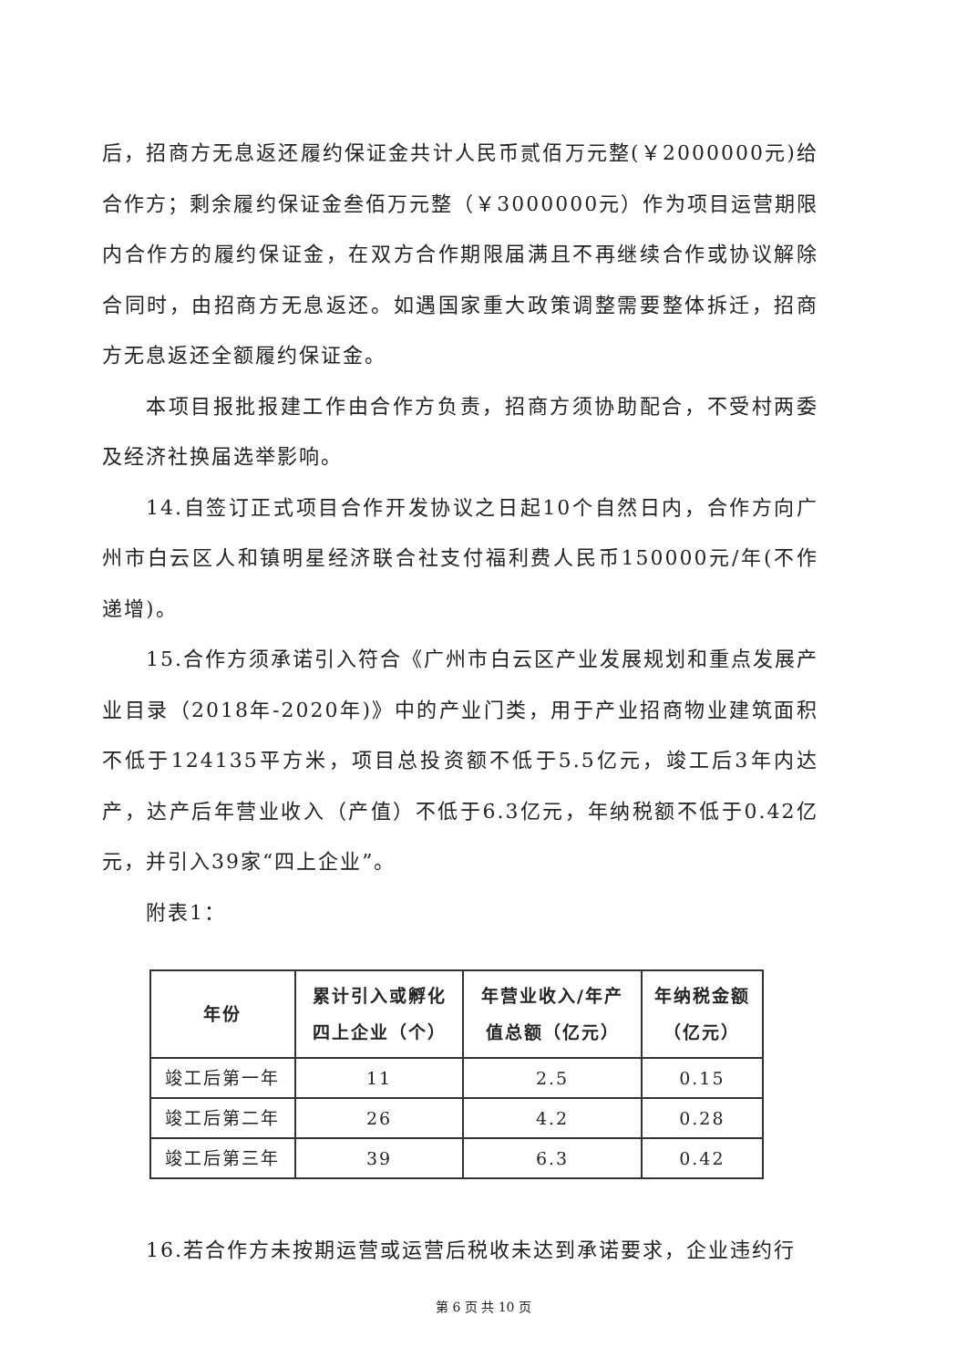后，招商方无息返还履约保证金共计人民币贰佰万元整(￥2000000元)给合作方；剩余履约保证金叁佰万元整（￥3000000元）作为项目运营期限内合作方的履约保证金，在双方合作期限届满且不再继续合作或协议解除合同时，由招商方无息返还。如遇国家重大政策调整需要整体拆迁，招商方无息返还全额履约保证金。
本项目报批报建工作由合作方负责，招商方须协助配合，不受村两委及经济社换届选举影响。
14.自签订正式项目合作开发协议之日起10个自然日内，合作方向广州市白云区人和镇明星经济联合社支付福利费人民币150000元/年(不作递增)。
15.合作方须承诺引入符合《广州市白云区产业发展规划和重点发展产业目录（2018年-2020年)》中的产业门类，用于产业招商物业建筑面积不低于124135平方米，项目总投资额不低于5.5亿元，竣工后3年内达产，达产后年营业收入（产值）不低于6.3亿元，年纳税额不低于0.42亿元，并引入39家“四上企业”。
附表1：
| 年份 | 累计引入或孵化 四上企业（个） | 年营业收入/年产 值总额（亿元） | 年纳税金额 （亿元） |
| --- | --- | --- | --- |
| 竣工后第一年 | 11 | 2.5 | 0.15 |
| 竣工后第二年 | 26 | 4.2 | 0.28 |
| 竣工后第三年 | 39 | 6.3 | 0.42 |
16.若合作方未按期运营或运营后税收未达到承诺要求，企业违约行
第 6 页 共 10 页